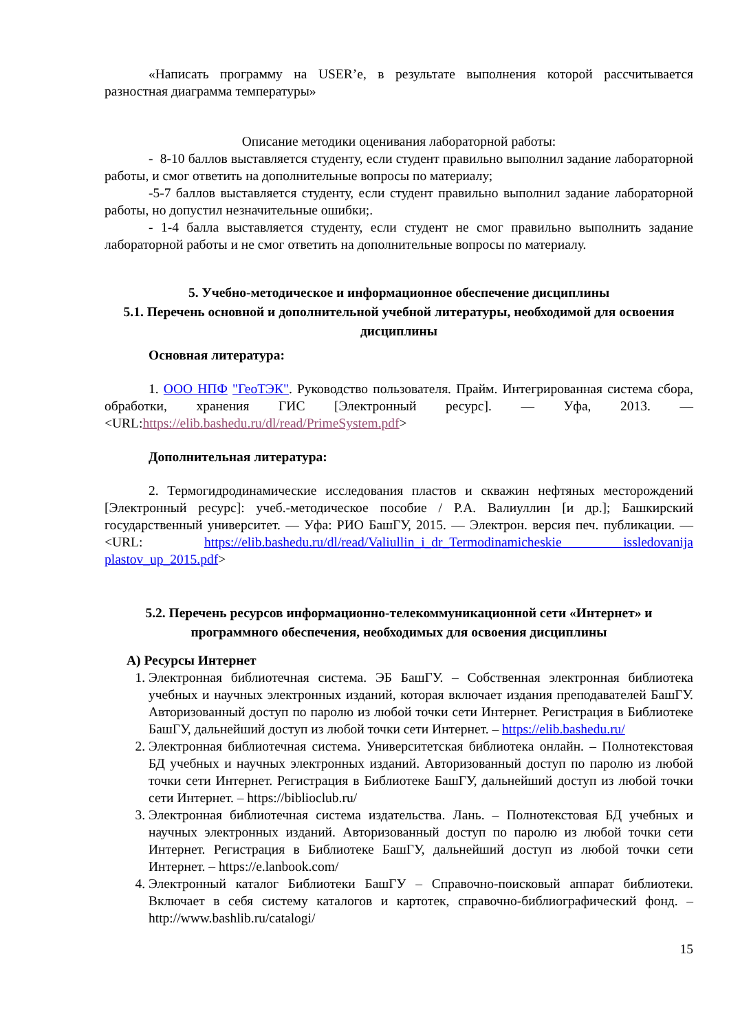«Написать программу на USER’е, в результате выполнения которой рассчитывается разностная диаграмма температуры»
Описание методики оценивания лабораторной работы:
- 8-10 баллов выставляется студенту, если студент правильно выполнил задание лабораторной работы, и смог ответить на дополнительные вопросы по материалу;
-5-7 баллов выставляется студенту, если студент правильно выполнил задание лабораторной работы, но допустил незначительные ошибки;.
- 1-4 балла выставляется студенту, если студент не смог правильно выполнить задание лабораторной работы и не смог ответить на дополнительные вопросы по материалу.
5. Учебно-методическое и информационное обеспечение дисциплины
5.1. Перечень основной и дополнительной учебной литературы, необходимой для освоения дисциплины
Основная литература:
1. ООО НПФ "ГеоТЭК". Руководство пользователя. Прайм. Интегрированная система сбора, обработки, хранения ГИС [Электронный ресурс]. — Уфа, 2013. — <URL:https://elib.bashedu.ru/dl/read/PrimeSystem.pdf>
Дополнительная литература:
2. Термогидродинамические исследования пластов и скважин нефтяных месторождений [Электронный ресурс]: учеб.-методическое пособие / Р.А. Валиуллин [и др.]; Башкирский государственный университет. — Уфа: РИО БашГУ, 2015. — Электрон. версия печ. публикации. — <URL: https://elib.bashedu.ru/dl/read/Valiullin_i_dr_Termodinamicheskie issledovanija plastov_up_2015.pdf>
5.2. Перечень ресурсов информационно-телекоммуникационной сети «Интернет» и программного обеспечения, необходимых для освоения дисциплины
А) Ресурсы Интернет
1. Электронная библиотечная система. ЭБ БашГУ. – Собственная электронная библиотека учебных и научных электронных изданий, которая включает издания преподавателей БашГУ. Авторизованный доступ по паролю из любой точки сети Интернет. Регистрация в Библиотеке БашГУ, дальнейший доступ из любой точки сети Интернет. – https://elib.bashedu.ru/
2. Электронная библиотечная система. Университетская библиотека онлайн. – Полнотекстовая БД учебных и научных электронных изданий. Авторизованный доступ по паролю из любой точки сети Интернет. Регистрация в Библиотеке БашГУ, дальнейший доступ из любой точки сети Интернет. – https://biblioclub.ru/
3. Электронная библиотечная система издательства. Лань. – Полнотекстовая БД учебных и научных электронных изданий. Авторизованный доступ по паролю из любой точки сети Интернет. Регистрация в Библиотеке БашГУ, дальнейший доступ из любой точки сети Интернет. – https://e.lanbook.com/
4. Электронный каталог Библиотеки БашГУ – Справочно-поисковый аппарат библиотеки. Включает в себя систему каталогов и картотек, справочно-библиографический фонд. – http://www.bashlib.ru/catalogi/
15